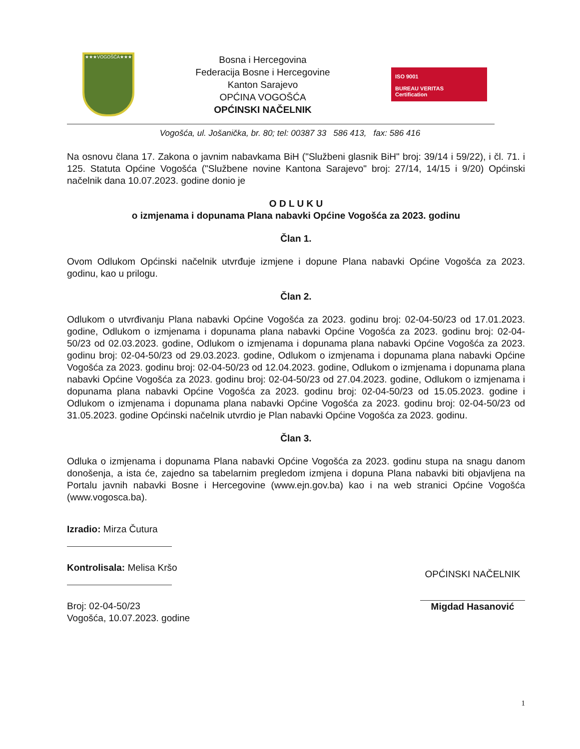★★★VOGOŠĆA★★★
Bosna i Hercegovina
Federacija Bosne i Hercegovine
Kanton Sarajevo
OPĆINA VOGOŠĆA
OPĆINSKI NAČELNIK
ISO 9001
BUREAU VERITAS
Certification
Vogošća, ul. Jošanička, br. 80; tel: 00387 33 586 413, fax: 586 416
Na osnovu člana 17. Zakona o javnim nabavkama BiH ("Službeni glasnik BiH" broj: 39/14 i 59/22), i čl. 71. i 125. Statuta Općine Vogošća ("Službene novine Kantona Sarajevo" broj: 27/14, 14/15 i 9/20) Općinski načelnik dana 10.07.2023. godine donio je
O D L U K U
o izmjenama i dopunama Plana nabavki Općine Vogošća za 2023. godinu
Član 1.
Ovom Odlukom Općinski načelnik utvrđuje izmjene i dopune Plana nabavki Općine Vogošća za 2023. godinu, kao u prilogu.
Član 2.
Odlukom o utvrđivanju Plana nabavki Općine Vogošća za 2023. godinu broj: 02-04-50/23 od 17.01.2023. godine, Odlukom o izmjenama i dopunama plana nabavki Općine Vogošća za 2023. godinu broj: 02-04-50/23 od 02.03.2023. godine, Odlukom o izmjenama i dopunama plana nabavki Općine Vogošća za 2023. godinu broj: 02-04-50/23 od 29.03.2023. godine, Odlukom o izmjenama i dopunama plana nabavki Općine Vogošća za 2023. godinu broj: 02-04-50/23 od 12.04.2023. godine, Odlukom o izmjenama i dopunama plana nabavki Općine Vogošća za 2023. godinu broj: 02-04-50/23 od 27.04.2023. godine, Odlukom o izmjenama i dopunama plana nabavki Općine Vogošća za 2023. godinu broj: 02-04-50/23 od 15.05.2023. godine i Odlukom o izmjenama i dopunama plana nabavki Općine Vogošća za 2023. godinu broj: 02-04-50/23 od 31.05.2023. godine Općinski načelnik utvrdio je Plan nabavki Općine Vogošća za 2023. godinu.
Član 3.
Odluka o izmjenama i dopunama Plana nabavki Općine Vogošća za 2023. godinu stupa na snagu danom donošenja, a ista će, zajedno sa tabelarnim pregledom izmjena i dopuna Plana nabavki biti objavljena na Portalu javnih nabavki Bosne i Hercegovine (www.ejn.gov.ba) kao i na web stranici Općine Vogošća (www.vogosca.ba).
Izradio: Mirza Čutura
Kontrolisala: Melisa Kršo
Broj: 02-04-50/23
Vogošća, 10.07.2023. godine
OPĆINSKI NAČELNIK
Migdad Hasanović
1